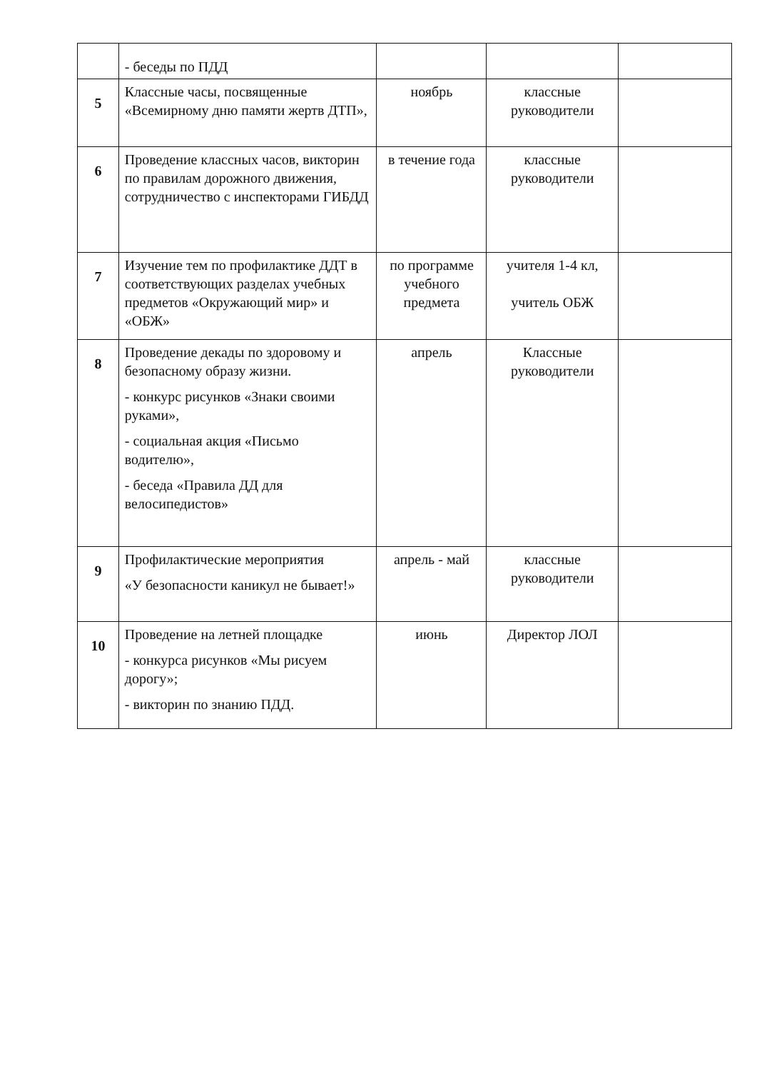| | - беседы по ПДД | | | |
| 5 | Классные часы, посвященные «Всемирному дню памяти жертв ДТП», | ноябрь | классные руководители | |
| 6 | Проведение классных часов, викторин по правилам дорожного движения, сотрудничество с инспекторами ГИБДД | в течение года | классные руководители | |
| 7 | Изучение тем по профилактике ДДТ в соответствующих разделах учебных предметов «Окружающий мир» и «ОБЖ» | по программе учебного предмета | учителя 1-4 кл, учитель ОБЖ | |
| 8 | Проведение декады по здоровому и безопасному образу жизни. - конкурс рисунков «Знаки своими руками», - социальная акция «Письмо водителю», - беседа «Правила ДД для велосипедистов» | апрель | Классные руководители | |
| 9 | Профилактические мероприятия «У безопасности каникул не бывает!» | апрель - май | классные руководители | |
| 10 | Проведение на летней площадке - конкурса рисунков «Мы рисуем дорогу»; - викторин по знанию ПДД. | июнь | Директор ЛОЛ | |